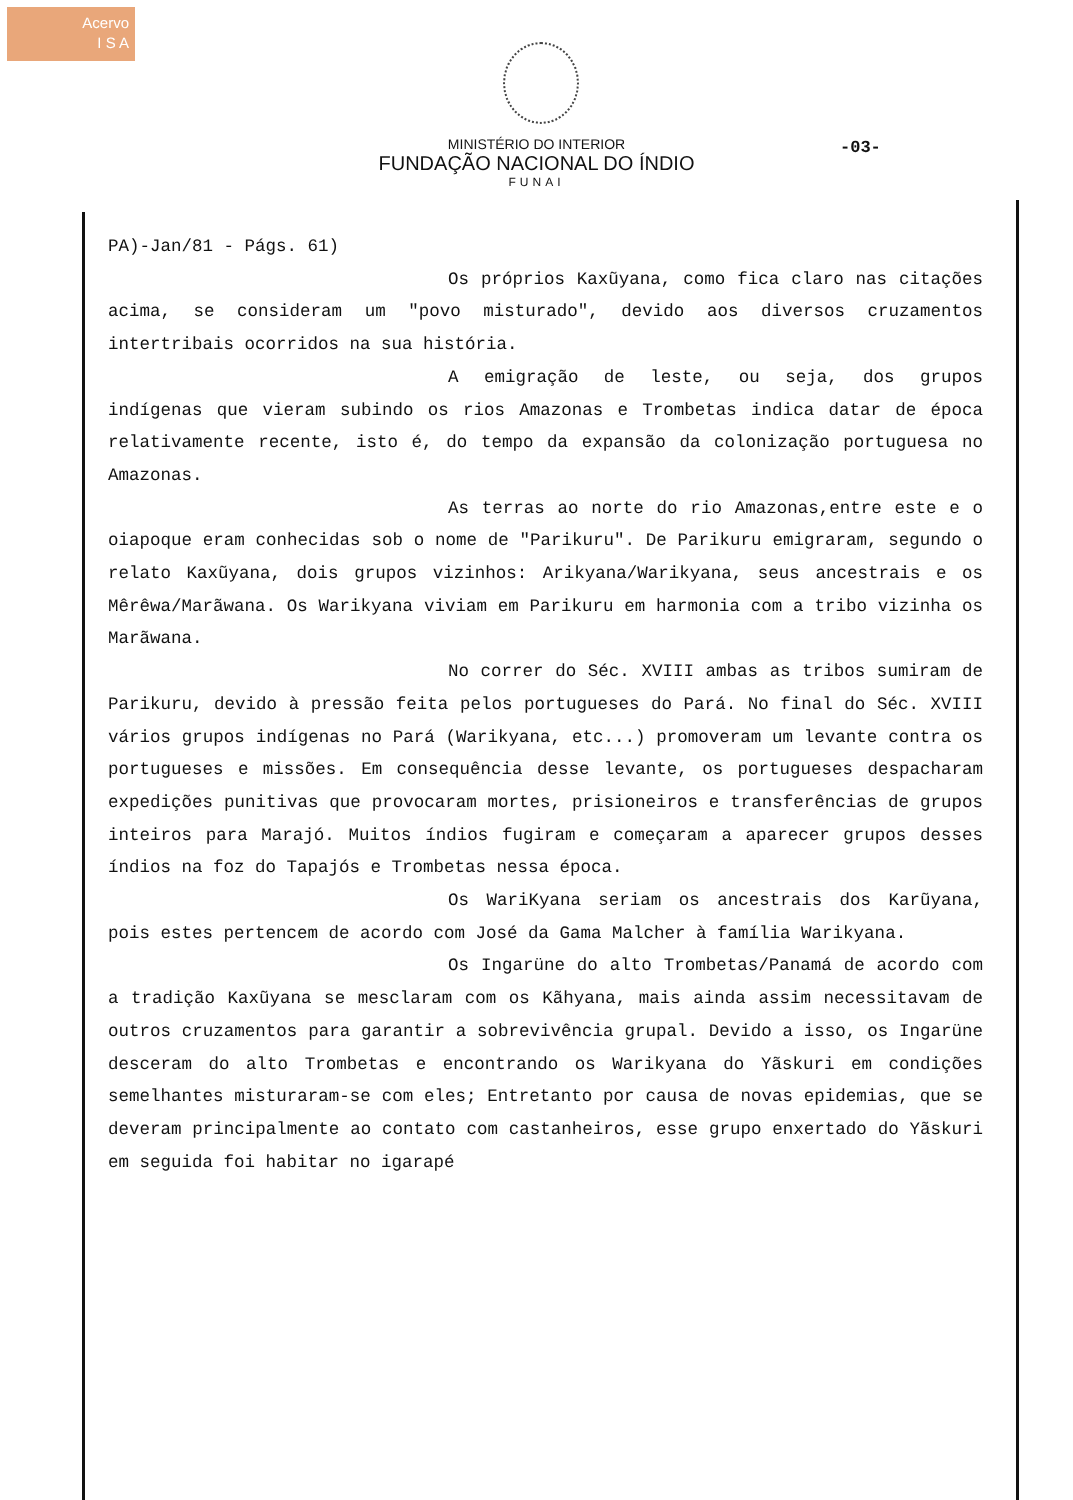Acervo
I S A
MINISTÉRIO DO INTERIOR
FUNDAÇÃO NACIONAL DO ÍNDIO
FUNAI
-03-
PA)-Jan/81 - Págs. 61)
Os próprios Kaxũyana, como fica claro nas citações acima, se consideram um "povo misturado", devido aos diversos cruzamentos intertribais ocorridos na sua história.
A emigração de leste, ou seja, dos grupos indígenas que vieram subindo os rios Amazonas e Trombetas indica datar de época relativamente recente, isto é, do tempo da expansão da colonização portuguesa no Amazonas.
As terras ao norte do rio Amazonas,entre este e o oiapoque eram conhecidas sob o nome de "Parikuru". De Parikuru emigraram, segundo o relato Kaxũyana, dois grupos vizinhos: Arikyana/Warikyana, seus ancestrais e os Mêrêwa/Marãwana. Os Warikyana viviam em Parikuru em harmonia com a tribo vizinha os Marãwana.
No correr do Séc. XVIII ambas as tribos sumiram de Parikuru, devido à pressão feita pelos portugueses do Pará. No final do Séc. XVIII vários grupos indígenas no Pará (Warikyana, etc...) promoveram um levante contra os portugueses e missões. Em consequência desse levante, os portugueses despacharam expedições punitivas que provocaram mortes, prisioneiros e transferências de grupos inteiros para Marajó. Muitos índios fugiram e começaram a aparecer grupos desses índios na foz do Tapajós e Trombetas nessa época.
Os WariKyana seriam os ancestrais dos Karũyana, pois estes pertencem de acordo com José da Gama Malcher à família Warikyana.
Os Ingarüne do alto Trombetas/Panamá de acordo com a tradição Kaxũyana se mesclaram com os Kãhyana, mais ainda assim necessitavam de outros cruzamentos para garantir a sobrevivência grupal. Devido a isso, os Ingarüne desceram do alto Trombetas e encontrando os Warikyana do Yãskuri em condições semelhantes misturaram-se com eles; Entretanto por causa de novas epidemias, que se deveram principalmente ao contato com castanheiros, esse grupo enxertado do Yãskuri em seguida foi habitar no igarapé